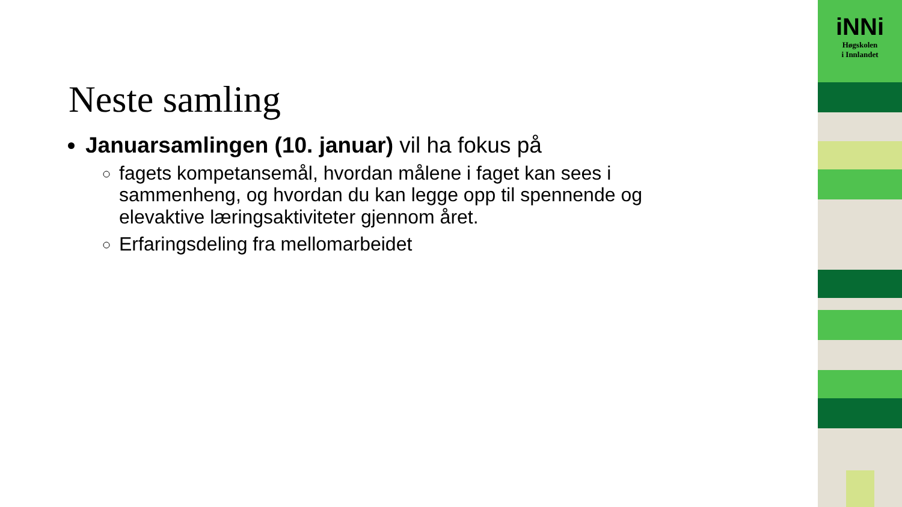Neste samling
Januarsamlingen (10. januar) vil ha fokus på
fagets kompetansemål, hvordan målene i faget kan sees i sammenheng, og hvordan du kan legge opp til spennende og elevaktive læringsaktiviteter gjennom året.
Erfaringsdeling fra mellomarbeidet
iNNi
Høgskolen
i Innlandet